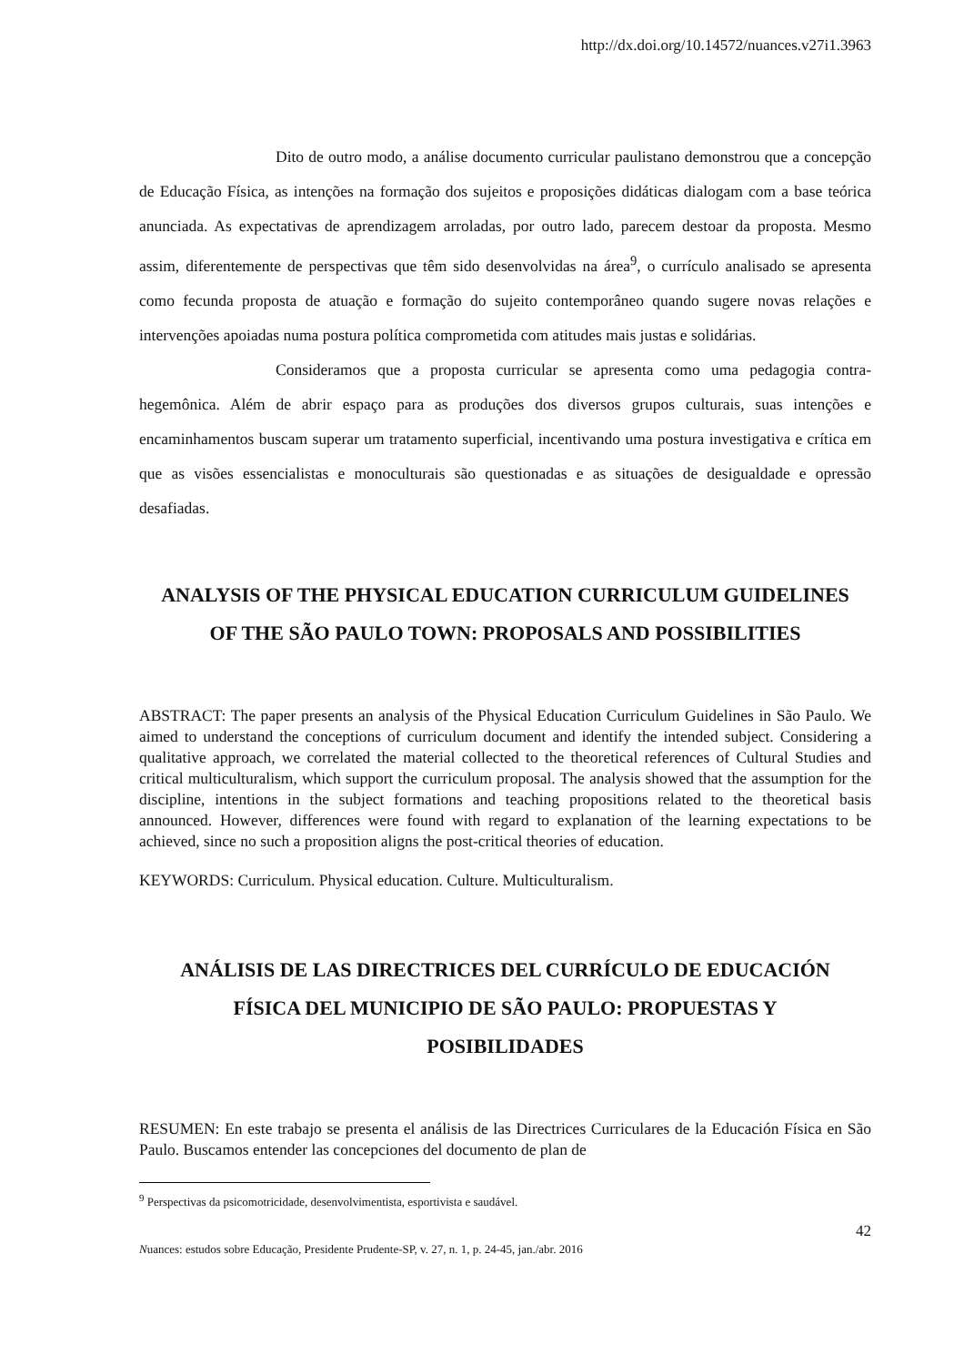http://dx.doi.org/10.14572/nuances.v27i1.3963
Dito de outro modo, a análise documento curricular paulistano demonstrou que a concepção de Educação Física, as intenções na formação dos sujeitos e proposições didáticas dialogam com a base teórica anunciada. As expectativas de aprendizagem arroladas, por outro lado, parecem destoar da proposta. Mesmo assim, diferentemente de perspectivas que têm sido desenvolvidas na área<sup>9</sup>, o currículo analisado se apresenta como fecunda proposta de atuação e formação do sujeito contemporâneo quando sugere novas relações e intervenções apoiadas numa postura política comprometida com atitudes mais justas e solidárias.
Consideramos que a proposta curricular se apresenta como uma pedagogia contra-hegemônica. Além de abrir espaço para as produções dos diversos grupos culturais, suas intenções e encaminhamentos buscam superar um tratamento superficial, incentivando uma postura investigativa e crítica em que as visões essencialistas e monoculturais são questionadas e as situações de desigualdade e opressão desafiadas.
ANALYSIS OF THE PHYSICAL EDUCATION CURRICULUM GUIDELINES OF THE SÃO PAULO TOWN: PROPOSALS AND POSSIBILITIES
ABSTRACT: The paper presents an analysis of the Physical Education Curriculum Guidelines in São Paulo. We aimed to understand the conceptions of curriculum document and identify the intended subject. Considering a qualitative approach, we correlated the material collected to the theoretical references of Cultural Studies and critical multiculturalism, which support the curriculum proposal. The analysis showed that the assumption for the discipline, intentions in the subject formations and teaching propositions related to the theoretical basis announced. However, differences were found with regard to explanation of the learning expectations to be achieved, since no such a proposition aligns the post-critical theories of education.
KEYWORDS: Curriculum. Physical education. Culture. Multiculturalism.
ANÁLISIS DE LAS DIRECTRICES DEL CURRÍCULO DE EDUCACIÓN FÍSICA DEL MUNICIPIO DE SÃO PAULO: PROPUESTAS Y POSIBILIDADES
RESUMEN: En este trabajo se presenta el análisis de las Directrices Curriculares de la Educación Física en São Paulo. Buscamos entender las concepciones del documento de plan de
<sup>9</sup> Perspectivas da psicomotricidade, desenvolvimentista, esportivista e saudável.
42
Nuances: estudos sobre Educação, Presidente Prudente-SP, v. 27, n. 1, p. 24-45, jan./abr. 2016